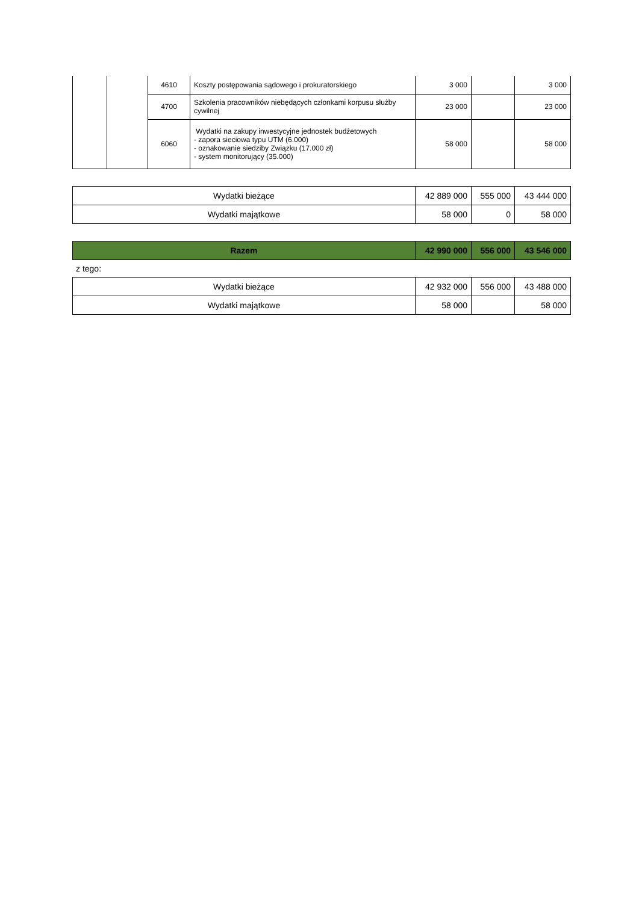| | | 4610 | Koszty postępowania sądowego i prokuratorskiego | 3 000 | | 3 000 |
| | | 4700 | Szkolenia pracowników niebędących członkami korpusu służby cywilnej | 23 000 | | 23 000 |
| | | 6060 | Wydatki na zakupy inwestycyjne jednostek budżetowych - zapora sieciowa typu UTM (6.000) - oznakowanie siedziby Związku (17.000 zł) - system monitorujący (35.000) | 58 000 | | 58 000 |
| Wydatki bieżące | 42 889 000 | 555 000 | 43 444 000 |
| Wydatki majątkowe | 58 000 | 0 | 58 000 |
| Razem | 42 990 000 | 556 000 | 43 546 000 |
z tego:
| Wydatki bieżące | 42 932 000 | 556 000 | 43 488 000 |
| Wydatki majątkowe | 58 000 | | 58 000 |